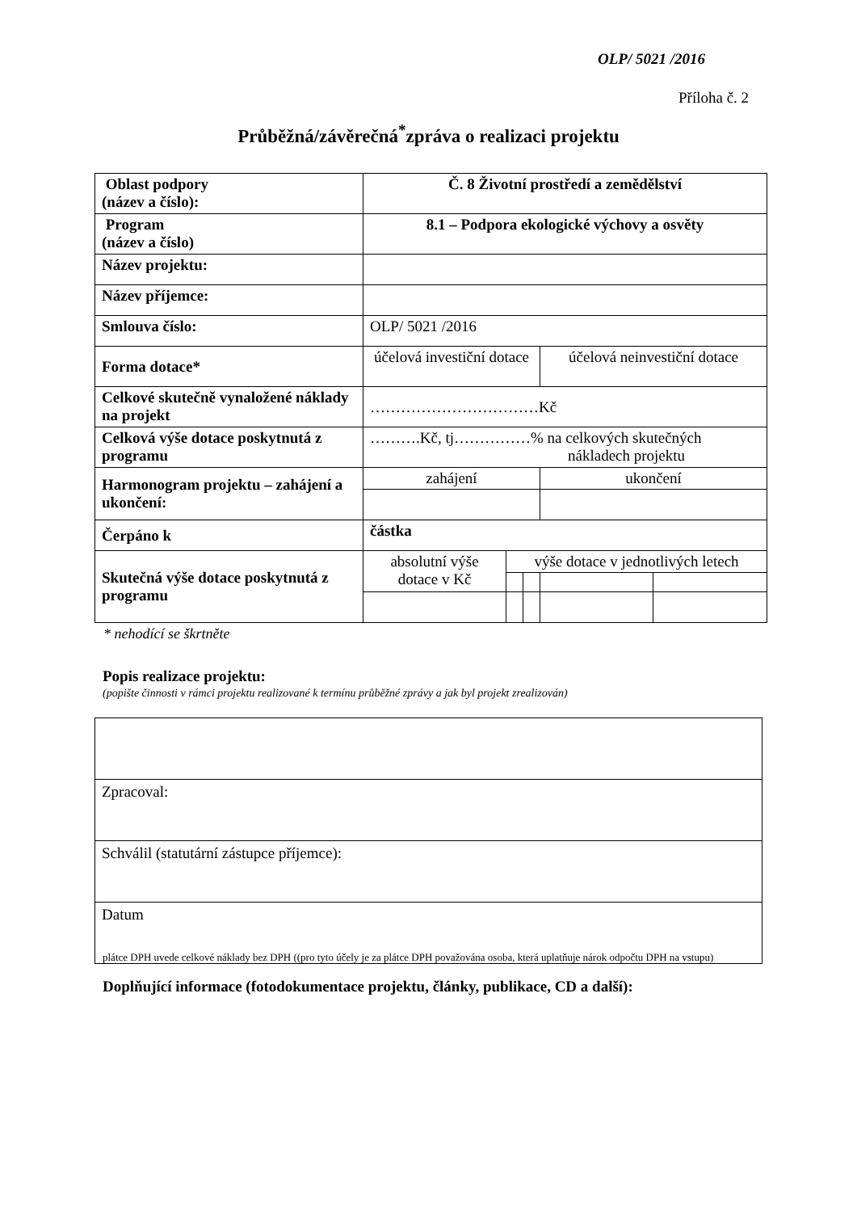OLP/ 5021 /2016
Příloha č. 2
Průběžná/závěrečná<sup>*</sup>zpráva o realizaci projektu
| Oblast podpory (název a číslo): | Č. 8 Životní prostředí a zemědělství | | | | |
| Program (název a číslo) | 8.1 – Podpora ekologické výchovy a osvěty | | | | |
| Název projektu: | | | | | |
| Název příjemce: | | | | | |
| Smlouva číslo: | OLP/ 5021 /2016 | | | | |
| Forma dotace* | účelová investiční dotace | | | účelová neinvestiční dotace | |
| Celkové skutečně vynaložené náklady na projekt | ……………………………Kč | | | | |
| Celková výše dotace poskytnutá z programu | ……….Kč, tj……………% na celkových skutečných nákladech projektu | | | | |
| Harmonogram projektu – zahájení a ukončení: | zahájení | | | ukončení | |
| Čerpáno k | částka | | | | |
| Skutečná výše dotace poskytnutá z programu | absolutní výše dotace v Kč | výše dotace v jednotlivých letech | | | |
* nehodící se škrtněte
Popis realizace projektu:
(popište činnosti v rámci projektu realizované k termínu průběžné zprávy a jak byl projekt zrealizován)
| Zpracoval: |
| Schválil (statutární zástupce příjemce): |
| Datum |
plátce DPH uvede celkové náklady bez DPH ((pro tyto účely je za plátce DPH považována osoba, která uplatňuje nárok odpočtu DPH na vstupu)
Doplňující informace (fotodokumentace projektu, články, publikace, CD a další):